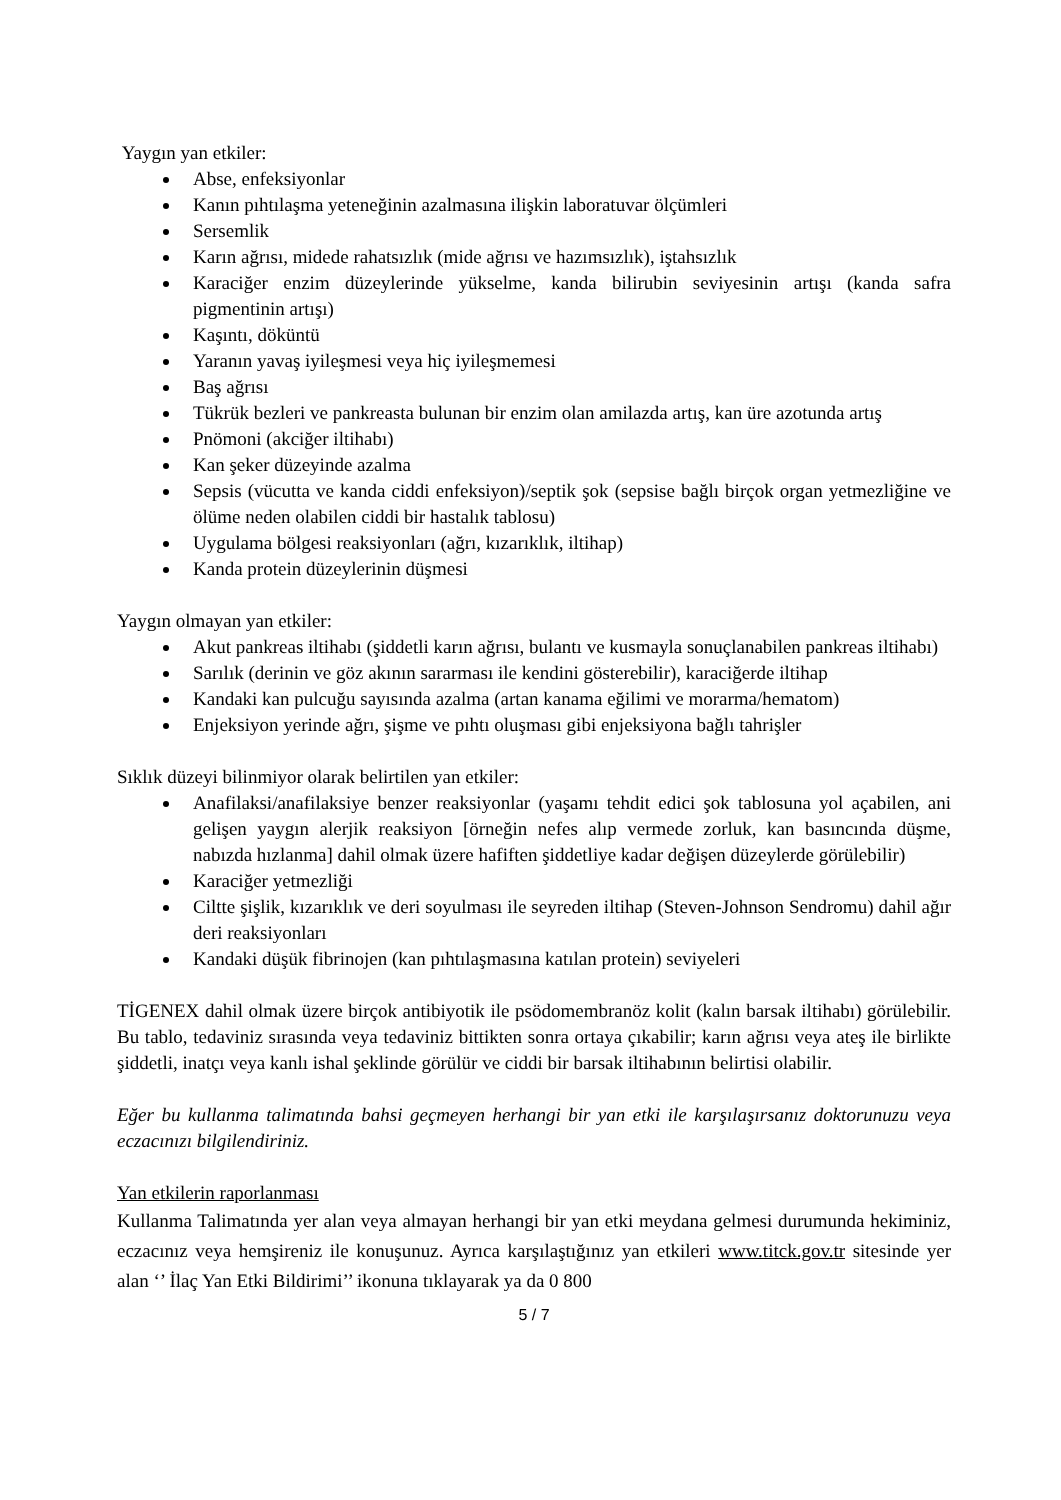Yaygın yan etkiler:
Abse, enfeksiyonlar
Kanın pıhtılaşma yeteneğinin azalmasına ilişkin laboratuvar ölçümleri
Sersemlik
Karın ağrısı, midede rahatsızlık (mide ağrısı ve hazımsızlık), iştahsızlık
Karaciğer enzim düzeylerinde yükselme, kanda bilirubin seviyesinin artışı (kanda safra pigmentinin artışı)
Kaşıntı, döküntü
Yaranın yavaş iyileşmesi veya hiç iyileşmemesi
Baş ağrısı
Tükrük bezleri ve pankreasta bulunan bir enzim olan amilazda artış, kan üre azotunda artış
Pnömoni (akciğer iltihabı)
Kan şeker düzeyinde azalma
Sepsis (vücutta ve kanda ciddi enfeksiyon)/septik şok (sepsise bağlı birçok organ yetmezliğine ve ölüme neden olabilen ciddi bir hastalık tablosu)
Uygulama bölgesi reaksiyonları (ağrı, kızarıklık, iltihap)
Kanda protein düzeylerinin düşmesi
Yaygın olmayan yan etkiler:
Akut pankreas iltihabı (şiddetli karın ağrısı, bulantı ve kusmayla sonuçlanabilen pankreas iltihabı)
Sarılık (derinin ve göz akının sararması ile kendini gösterebilir), karaciğerde iltihap
Kandaki kan pulcuğu sayısında azalma (artan kanama eğilimi ve morarma/hematom)
Enjeksiyon yerinde ağrı, şişme ve pıhtı oluşması gibi enjeksiyona bağlı tahrişler
Sıklık düzeyi bilinmiyor olarak belirtilen yan etkiler:
Anafilaksi/anafilaksiye benzer reaksiyonlar (yaşamı tehdit edici şok tablosuna yol açabilen, ani gelişen yaygın alerjik reaksiyon [örneğin nefes alıp vermede zorluk, kan basıncında düşme, nabızda hızlanma] dahil olmak üzere hafiften şiddetliye kadar değişen düzeylerde görülebilir)
Karaciğer yetmezliği
Ciltte şişlik, kızarıklık ve deri soyulması ile seyreden iltihap (Steven-Johnson Sendromu) dahil ağır deri reaksiyonları
Kandaki düşük fibrinojen (kan pıhtılaşmasına katılan protein) seviyeleri
TİGENEX dahil olmak üzere birçok antibiyotik ile psödomembranöz kolit (kalın barsak iltihabı) görülebilir. Bu tablo, tedaviniz sırasında veya tedaviniz bittikten sonra ortaya çıkabilir; karın ağrısı veya ateş ile birlikte şiddetli, inatçı veya kanlı ishal şeklinde görülür ve ciddi bir barsak iltihabının belirtisi olabilir.
Eğer bu kullanma talimatında bahsi geçmeyen herhangi bir yan etki ile karşılaşırsanız doktorunuzu veya eczacınızı bilgilendiriniz.
Yan etkilerin raporlanması
Kullanma Talimatında yer alan veya almayan herhangi bir yan etki meydana gelmesi durumunda hekiminiz, eczacınız veya hemşireniz ile konuşunuz. Ayrıca karşılaştığınız yan etkileri www.titck.gov.tr sitesinde yer alan ‘’ İlaç Yan Etki Bildirimi’’ ikonuna tıklayarak ya da 0 800
5 / 7